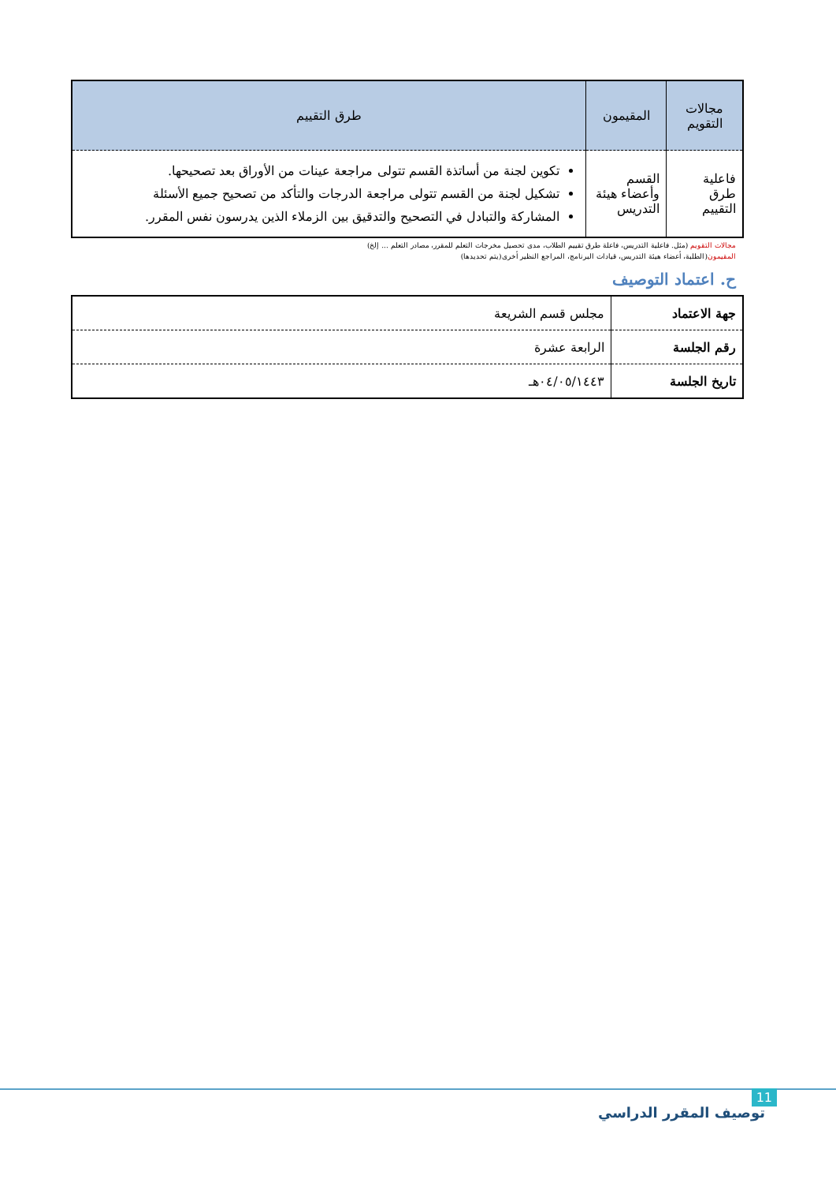| مجالات التقويم | المقيمون | طرق التقييم |
| --- | --- | --- |
| فاعلية طرق التقييم | القسم وأعضاء هيئة التدريس | تكوين لجنة من أساتذة القسم تتولى مراجعة عينات من الأوراق بعد تصحيحها. تشكيل لجنة من القسم تتولى مراجعة الدرجات والتأكد من تصحيح جميع الأسئلة المشاركة والتبادل في التصحيح والتدقيق بين الزملاء الذين يدرسون نفس المقرر. |
مجالات التقويم (مثل. فاعلية التدريس، فاعلة طرق تقييم الطلاب، مدى تحصيل مخرجات التعلم للمقرر، مصادر التعلم ... إلخ)
المقيمون(الطلبة، أعضاء هيئة التدريس، قيادات البرنامج، المراجع النظير أخرى(يتم تحديدها)
ح. اعتماد التوصيف
| جهة الاعتماد | مجلس قسم الشريعة |
| رقم الجلسة | الرابعة عشرة |
| تاريخ الجلسة | ٠٤/٠٥/١٤٤٣هـ |
11
توصيف المقرر الدراسي